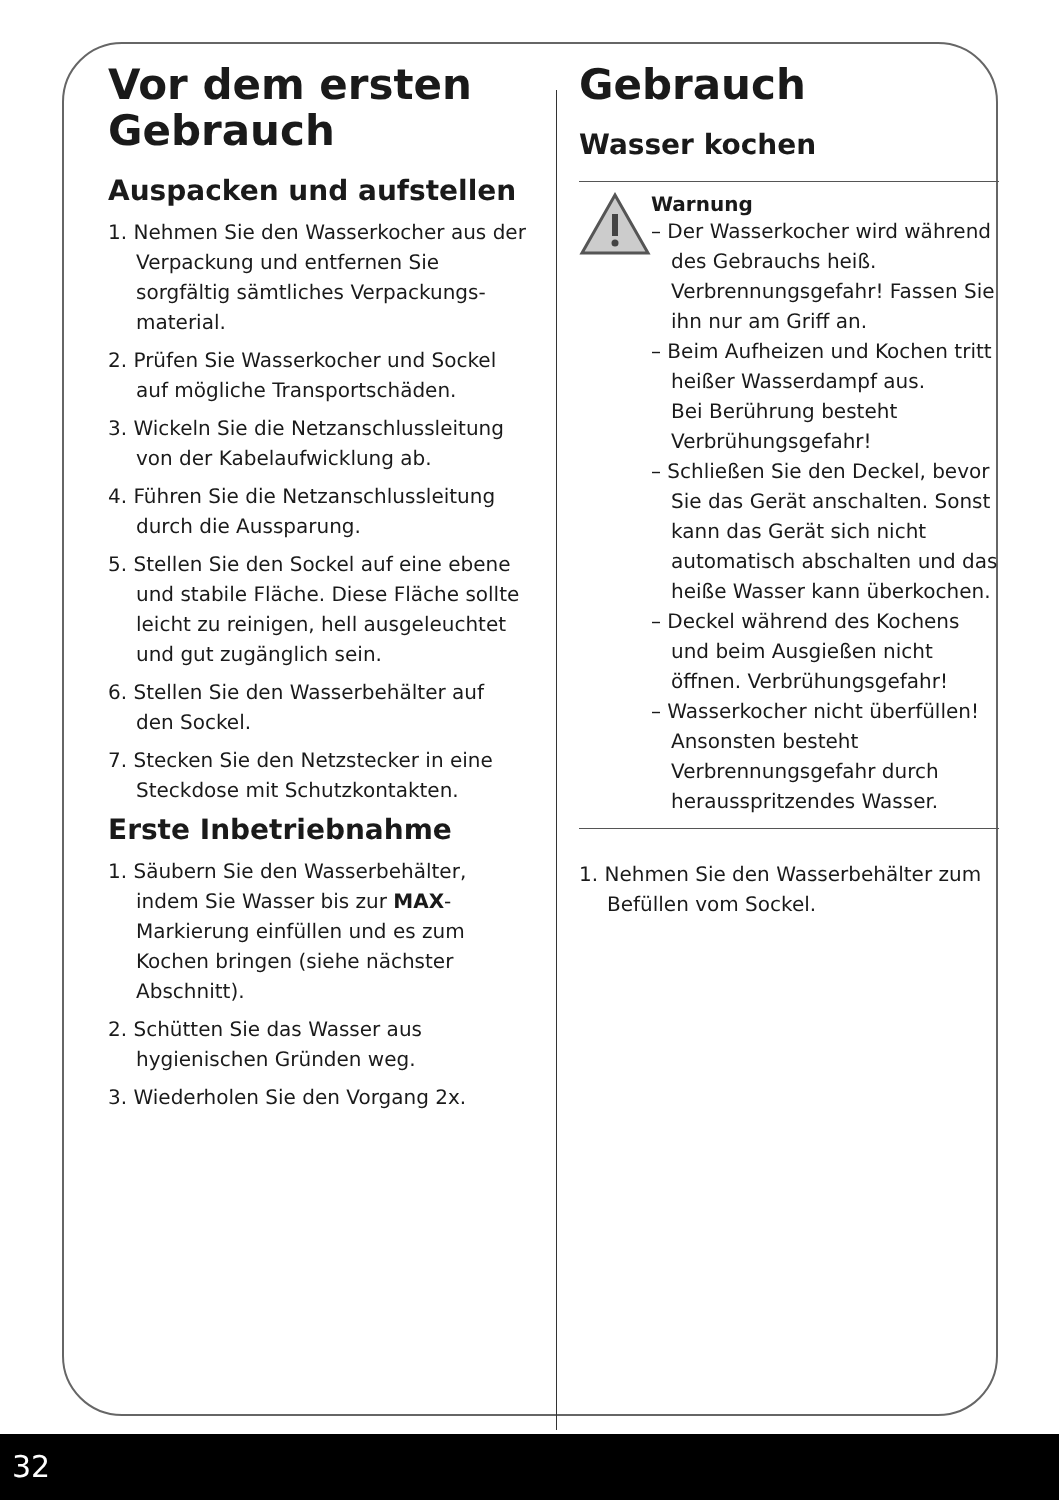Vor dem ersten Gebrauch
Auspacken und aufstellen
1. Nehmen Sie den Wasserkocher aus der Verpackung und entfernen Sie sorgfältig sämtliches Verpackungs­material.
2. Prüfen Sie Wasserkocher und Sockel auf mögliche Transportschä­den.
3. Wickeln Sie die Netzanschlussleitung von der Kabelaufwicklung ab.
4. Führen Sie die Netzanschlussleitung durch die Aussparung.
5. Stellen Sie den Sockel auf eine ebene und stabile Fläche. Diese Fläche sollte leicht zu reinigen, hell ausgeleuchtet und gut zugänglich sein.
6. Stellen Sie den Wasserbehälter auf den Sockel.
7. Stecken Sie den Netzstecker in eine Steckdose mit Schutzkontakten.
Erste Inbetriebnahme
1. Säubern Sie den Wasserbehälter, indem Sie Wasser bis zur MAX-Markierung einfüllen und es zum Kochen bringen (siehe nächster Abschnitt).
2. Schütten Sie das Wasser aus hygienischen Gründen weg.
3. Wiederholen Sie den Vorgang 2x.
Gebrauch
Wasser kochen
Warnung
– Der Wasserkocher wird während des Gebrauchs heiß. Verbrennungsge­fahr! Fassen Sie ihn nur am Griff an.
– Beim Aufheizen und Kochen tritt heißer Wasserdampf aus.
Bei Berührung besteht Verbrühungsgefahr!
– Schließen Sie den Deckel, bevor Sie das Gerät anschalten. Sonst kann das Gerät sich nicht automatisch abschalten und das heiße Wasser kann überkochen.
– Deckel während des Kochens und beim Ausgießen nicht öffnen. Verbrühungsgefahr!
– Wasserkocher nicht überfüllen! Ansonsten besteht Verbrennungsgefahr durch herausspritzendes Wasser.
1. Nehmen Sie den Wasserbehälter zum Befüllen vom Sockel.
32